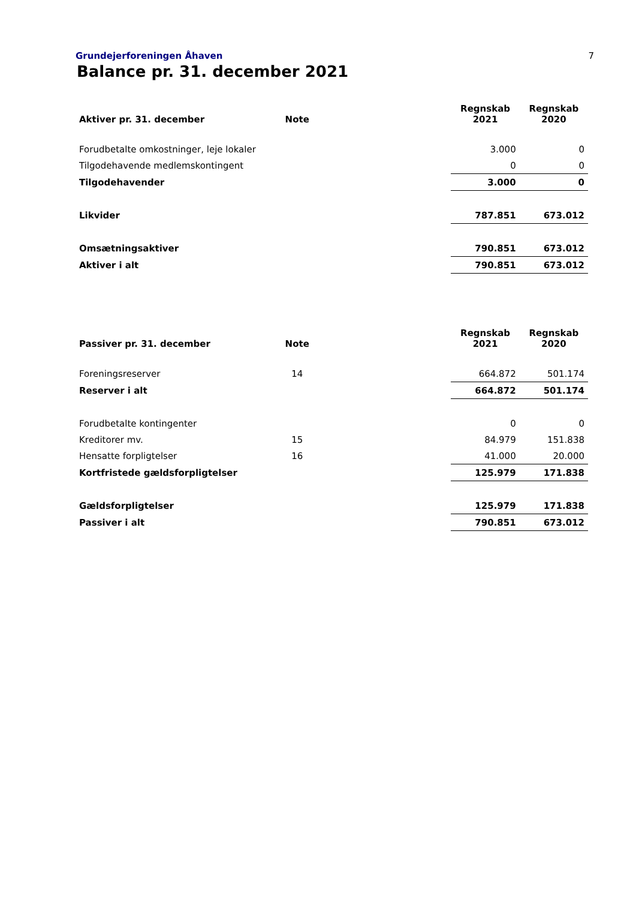Grundejerforeningen Åhaven 7
Balance pr. 31. december 2021
| Aktiver pr. 31. december | Note | | Regnskab 2021 | Regnskab 2020 |
| --- | --- | --- | --- | --- |
| Forudbetalte omkostninger, leje lokaler | | | 3.000 | 0 |
| Tilgodehavende medlemskontingent | | | 0 | 0 |
| Tilgodehavender | | | 3.000 | 0 |
| Likvider | | | 787.851 | 673.012 |
| Omsætningsaktiver | | | 790.851 | 673.012 |
| Aktiver i alt | | | 790.851 | 673.012 |
| Passiver pr. 31. december | Note | | Regnskab 2021 | Regnskab 2020 |
| --- | --- | --- | --- | --- |
| Foreningsreserver | 14 | | 664.872 | 501.174 |
| Reserver i alt | | | 664.872 | 501.174 |
| Forudbetalte kontingenter | | | 0 | 0 |
| Kreditorer mv. | 15 | | 84.979 | 151.838 |
| Hensatte forpligtelser | 16 | | 41.000 | 20.000 |
| Kortfristede gældsforpligtelser | | | 125.979 | 171.838 |
| Gældsforpligtelser | | | 125.979 | 171.838 |
| Passiver i alt | | | 790.851 | 673.012 |